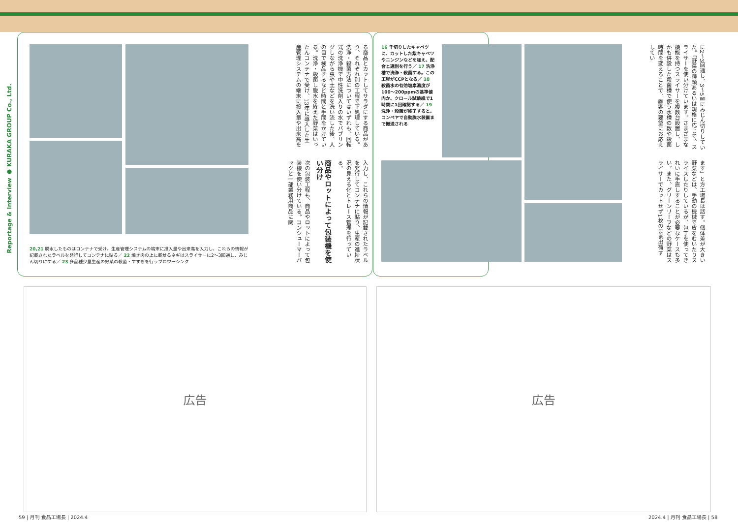Reportage & Interview ● KURAKA GROUP Co., Ltd.
20,21 脱水したものはコンテナで受け、生産管理システムの端末に投入量や出来高を入力し、これらの情報が記載されたラベルを発行してコンテナに貼る／ 22 焼き肉の上に載せるネギはスライサーに2～3回通し、みじん切りにする／ 23 多品種少量生産の野菜の殺菌・すすぎを行うブロワーシンク
る商品とカットしてサラダにする商品があり、それぞれ別の工程で下処理している。洗浄・殺菌方法についてはいずれも、回転式の洗浄機で中性洗剤入りの水でバブリングしながら虫や土などを洗い流した後、人の目で検品するなど時間と手間をかけている。洗浄・殺菌し脱水を終えた野菜はいったんコンテナで受け、13年に導入した生産管理システムの端末に投入量や出来高を
入力し、これらの情報が記載されたラベルを発行してコンテナに貼り、生産の進捗状況の見える化とトレース管理を行っている。
商品やロットによって包装機を使い分け
次の包装工程も、商品やロットによって包装機を使い分けている。コンシューマーパックと一部業務用商品に関
16 千切りしたキャベツに、カットした紫キャベツやニンジンなどを加え、配合と選別を行う／ 17 洗浄槽で洗浄・殺菌する。この工程がCCPとなる／ 18 殺菌水の有効塩素濃度が100～200ppmの基準値内か、クロール試験紙で1時間に1回確認する／ 19 洗浄・殺菌が終了すると、コンベヤで自動脱水装置まで搬送される
に2～3回通し、3～5㎜にみじん切りしていた。「野菜の種類あるいは規格に応じて、スライサーを使い分けています。さまざまな機能を持つスライサーを複数台設置し、しかも併設した殺菌槽で使う水槽の数や殺菌時間を変えることで、顧客の要望にお応えしてい
ます」と方工場長は話す。個体差が大きい野菜などは、手動の機械で皮をむいたりスライスしたりしているが、包丁を使ってきれいに手直しすることが必要なケースも多い。また、グリーンリーフなどの野菜はスライサーでカットせず1枚のまま出荷す
広告 広告
59 | 月刊 食品工場長 | 2024.4 2024.4 | 月刊 食品工場長 | 58